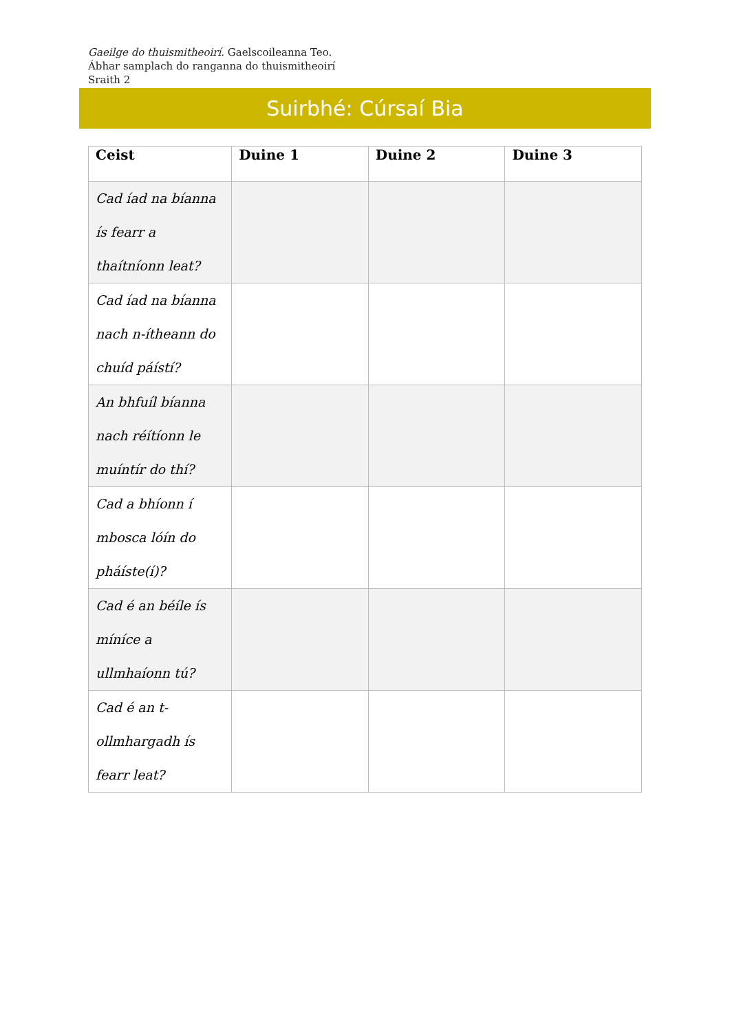Gaeilge do thuismitheoirí. Gaelscoileanna Teo.
Ábhar samplach do ranganna do thuismitheoirí
Sraith 2
Suirbhé: Cúrsaí Bia
| Ceist | Duine 1 | Duine 2 | Duine 3 |
| --- | --- | --- | --- |
| Cad íad na bíanna ís fearr a thaítníonn leat? | | | |
| Cad íad na bíanna nach n-ítheann do chuíd páístí? | | | |
| An bhfuíl bíanna nach réítíonn le muíntír do thí? | | | |
| Cad a bhíonn í mbosca lóín do pháíste(í)? | | | |
| Cad é an béíle ís míníce a ullmhaíonn tú? | | | |
| Cad é an t-ollmhargadh ís fearr leat? | | | |